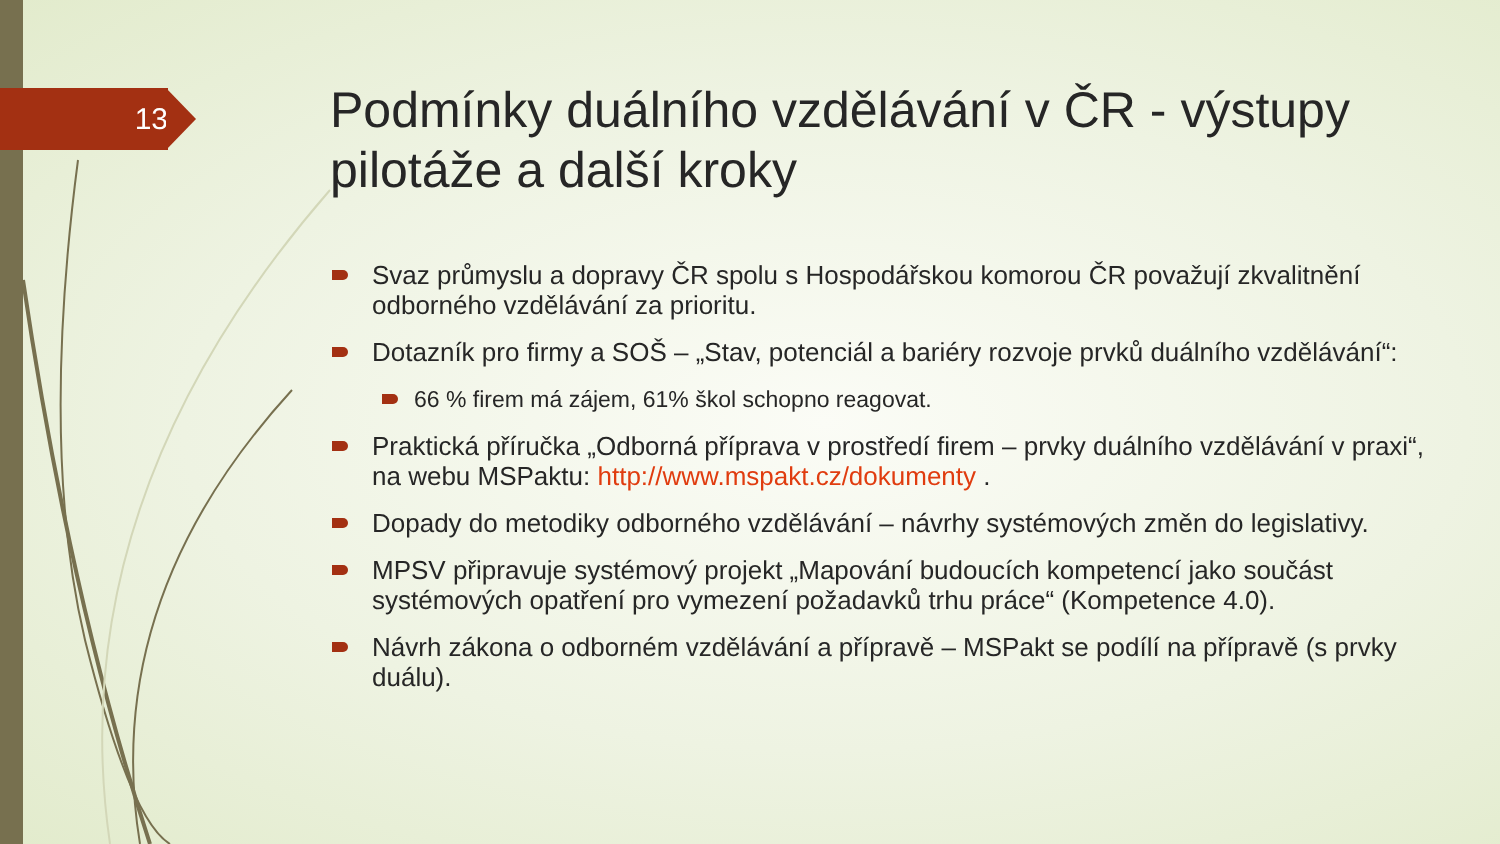13
Podmínky duálního vzdělávání v ČR - výstupy pilotáže a další kroky
Svaz průmyslu a dopravy ČR spolu s Hospodářskou komorou ČR považují zkvalitnění odborného vzdělávání za prioritu.
Dotazník pro firmy a SOŠ – „Stav, potenciál a bariéry rozvoje prvků duálního vzdělávání“:
66 % firem má zájem, 61% škol schopno reagovat.
Praktická příručka „Odborná příprava v prostředí firem – prvky duálního vzdělávání v praxi“, na webu MSPaktu: http://www.mspakt.cz/dokumenty .
Dopady do metodiky odborného vzdělávání – návrhy systémových změn do legislativy.
MPSV připravuje systémový projekt „Mapování budoucích kompetencí jako součást systémových opatření pro vymezení požadavků trhu práce“ (Kompetence 4.0).
Návrh zákona o odborném vzdělávání a přípravě – MSPakt se podílí na přípravě (s prvky duálu).